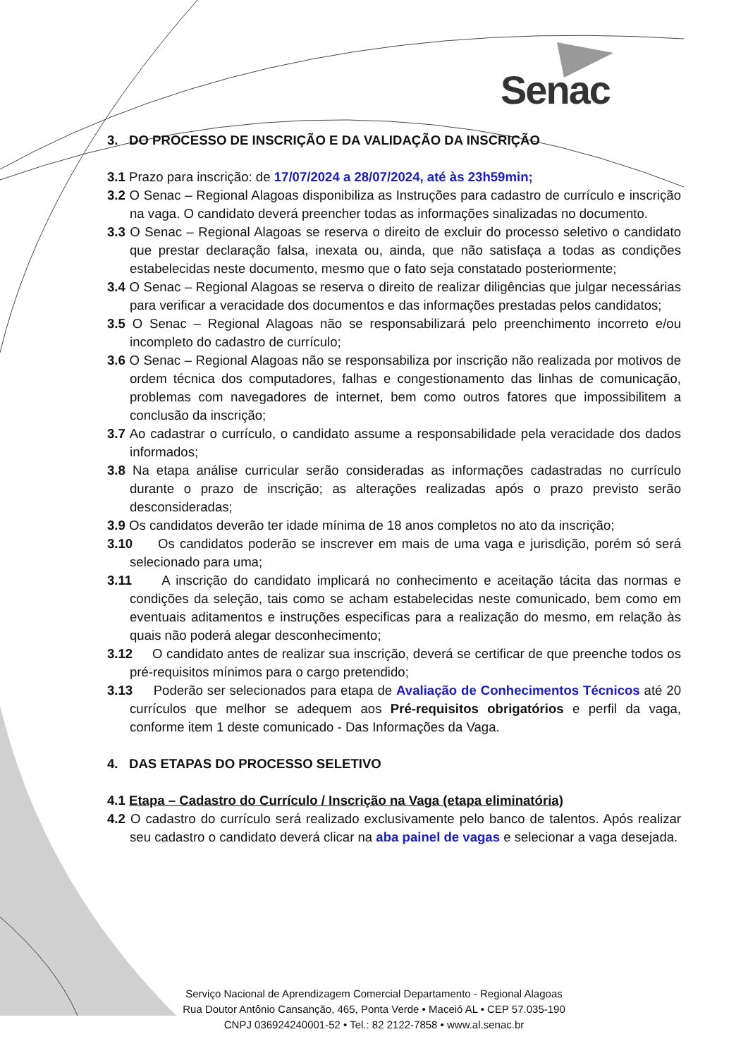Senac
3. DO PROCESSO DE INSCRIÇÃO E DA VALIDAÇÃO DA INSCRIÇÃO
3.1 Prazo para inscrição: de 17/07/2024 a 28/07/2024, até às 23h59min;
3.2 O Senac – Regional Alagoas disponibiliza as Instruções para cadastro de currículo e inscrição na vaga. O candidato deverá preencher todas as informações sinalizadas no documento.
3.3 O Senac – Regional Alagoas se reserva o direito de excluir do processo seletivo o candidato que prestar declaração falsa, inexata ou, ainda, que não satisfaça a todas as condições estabelecidas neste documento, mesmo que o fato seja constatado posteriormente;
3.4 O Senac – Regional Alagoas se reserva o direito de realizar diligências que julgar necessárias para verificar a veracidade dos documentos e das informações prestadas pelos candidatos;
3.5 O Senac – Regional Alagoas não se responsabilizará pelo preenchimento incorreto e/ou incompleto do cadastro de currículo;
3.6 O Senac – Regional Alagoas não se responsabiliza por inscrição não realizada por motivos de ordem técnica dos computadores, falhas e congestionamento das linhas de comunicação, problemas com navegadores de internet, bem como outros fatores que impossibilitem a conclusão da inscrição;
3.7 Ao cadastrar o currículo, o candidato assume a responsabilidade pela veracidade dos dados informados;
3.8 Na etapa análise curricular serão consideradas as informações cadastradas no currículo durante o prazo de inscrição; as alterações realizadas após o prazo previsto serão desconsideradas;
3.9 Os candidatos deverão ter idade mínima de 18 anos completos no ato da inscrição;
3.10 Os candidatos poderão se inscrever em mais de uma vaga e jurisdição, porém só será selecionado para uma;
3.11 A inscrição do candidato implicará no conhecimento e aceitação tácita das normas e condições da seleção, tais como se acham estabelecidas neste comunicado, bem como em eventuais aditamentos e instruções especificas para a realização do mesmo, em relação às quais não poderá alegar desconhecimento;
3.12 O candidato antes de realizar sua inscrição, deverá se certificar de que preenche todos os pré-requisitos mínimos para o cargo pretendido;
3.13 Poderão ser selecionados para etapa de Avaliação de Conhecimentos Técnicos até 20 currículos que melhor se adequem aos Pré-requisitos obrigatórios e perfil da vaga, conforme item 1 deste comunicado - Das Informações da Vaga.
4. DAS ETAPAS DO PROCESSO SELETIVO
4.1 Etapa – Cadastro do Currículo / Inscrição na Vaga (etapa eliminatória)
4.2 O cadastro do currículo será realizado exclusivamente pelo banco de talentos. Após realizar seu cadastro o candidato deverá clicar na aba painel de vagas e selecionar a vaga desejada.
Serviço Nacional de Aprendizagem Comercial Departamento - Regional Alagoas
Rua Doutor Antônio Cansanção, 465, Ponta Verde • Maceió AL • CEP 57.035-190
CNPJ 036924240001-52 • Tel.: 82 2122-7858 • www.al.senac.br